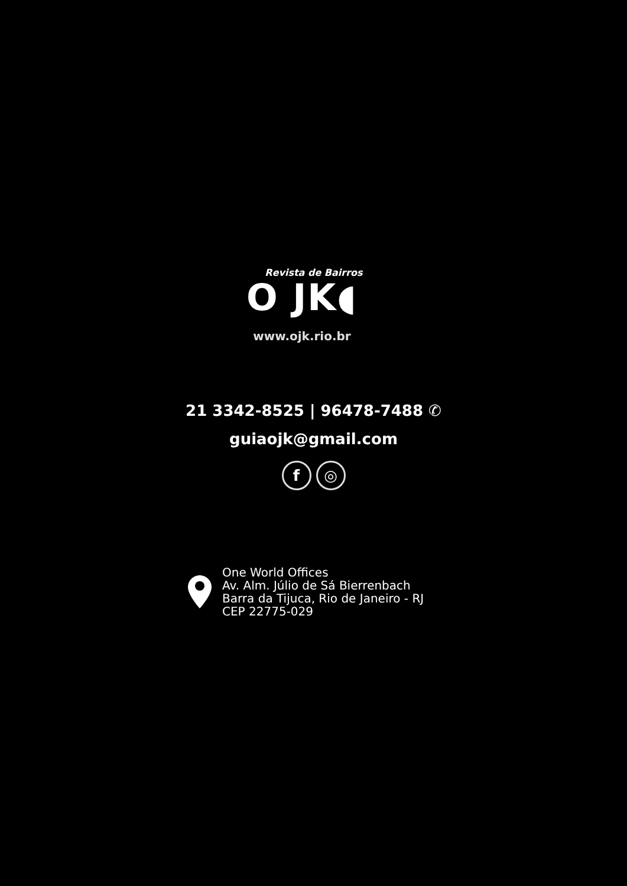Revista de Bairros
O JK◖
www.ojk.rio.br
21 3342-8525 | 96478-7488 ✆
guiaojk@gmail.com
f ◎
One World Offices
Av. Alm. Júlio de Sá Bierrenbach
Barra da Tijuca, Rio de Janeiro - RJ
CEP 22775-029